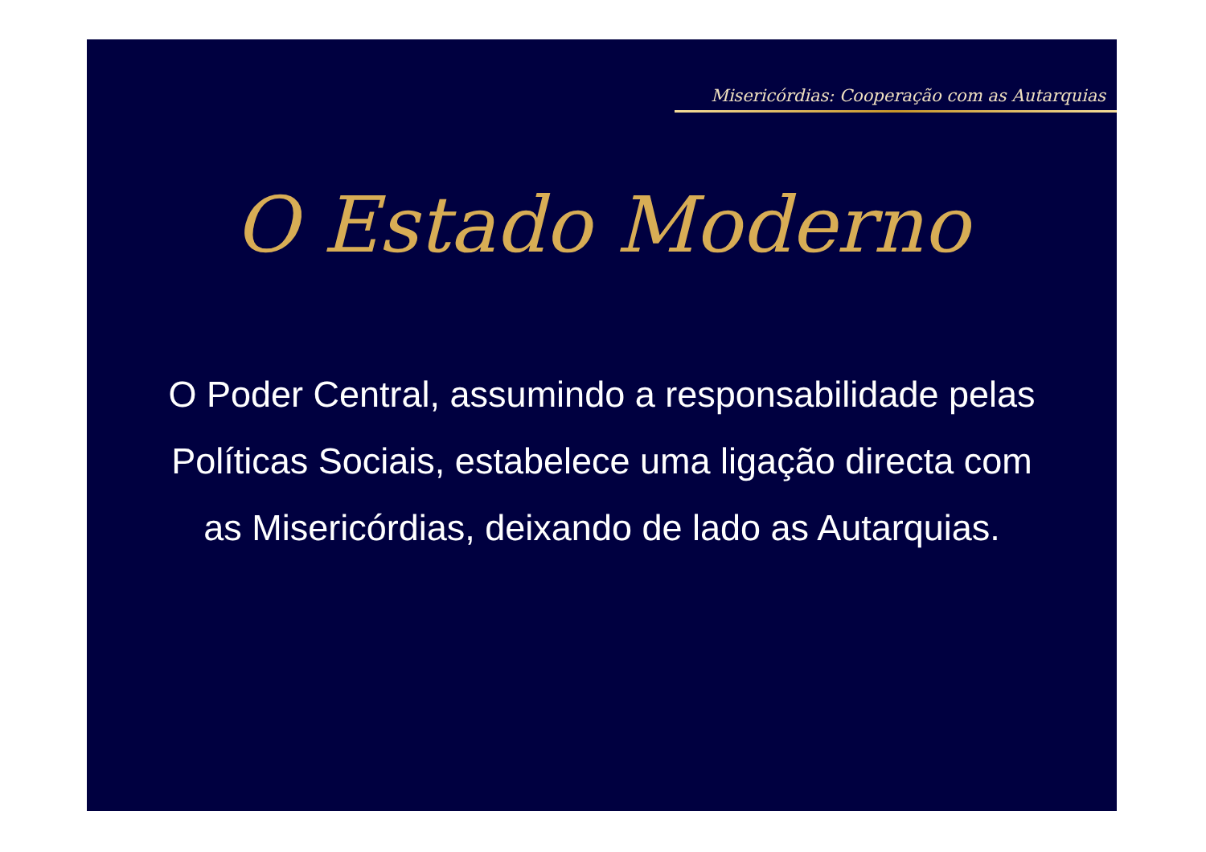Misericórdias: Cooperação com as Autarquias
O Estado Moderno
O Poder Central, assumindo a responsabilidade pelas Políticas Sociais, estabelece uma ligação directa com as Misericórdias, deixando de lado as Autarquias.